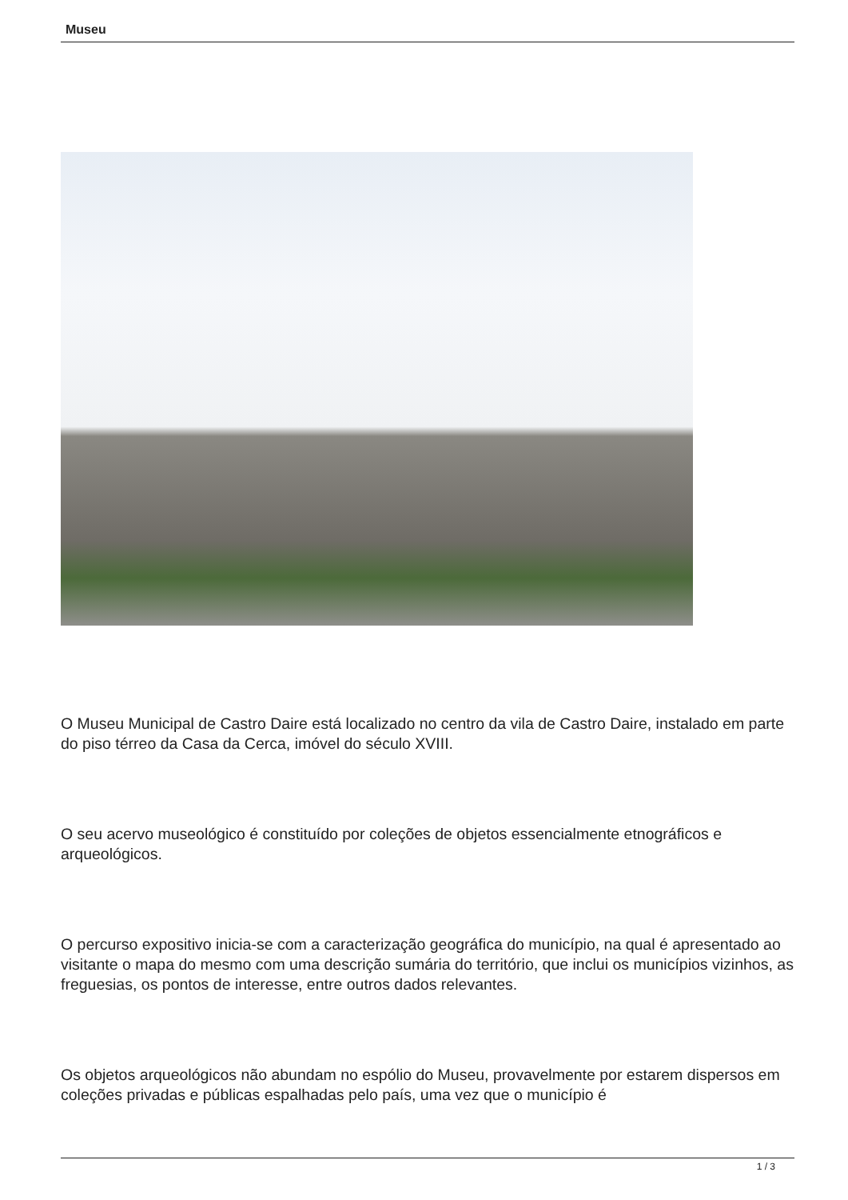Museu
O Museu Municipal de Castro Daire está localizado no centro da vila de Castro Daire, instalado em parte do piso térreo da Casa da Cerca, imóvel do século XVIII.
O seu acervo museológico é constituído por coleções de objetos essencialmente etnográficos e arqueológicos.
O percurso expositivo inicia-se com a caracterização geográfica do município, na qual é apresentado ao visitante o mapa do mesmo com uma descrição sumária do território, que inclui os municípios vizinhos, as freguesias, os pontos de interesse, entre outros dados relevantes.
Os objetos arqueológicos não abundam no espólio do Museu, provavelmente por estarem dispersos em coleções privadas e públicas espalhadas pelo país, uma vez que o município é
1 / 3